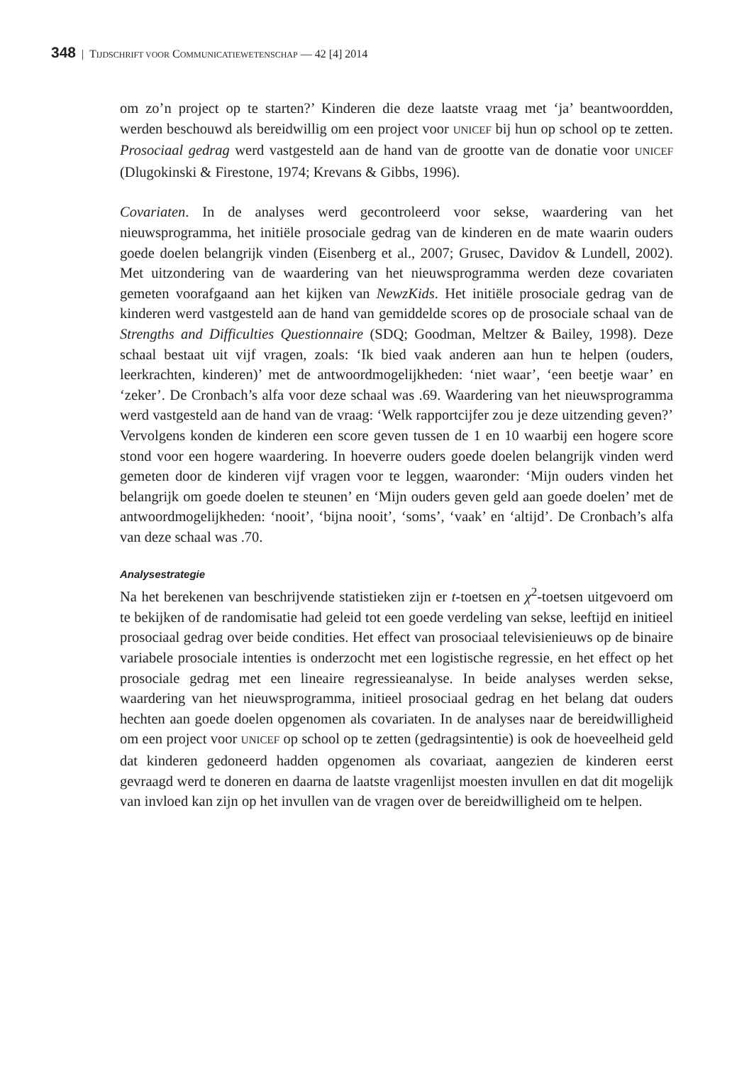348 | TIJDSCHRIFT VOOR COMMUNICATIEWETENSCHAP — 42 [4] 2014
om zo’n project op te starten?’ Kinderen die deze laatste vraag met ‘ja’ beantwoordden, werden beschouwd als bereidwillig om een project voor UNICEF bij hun op school op te zetten. Prosociaal gedrag werd vastgesteld aan de hand van de grootte van de donatie voor UNICEF (Dlugokinski & Firestone, 1974; Krevans & Gibbs, 1996).
Covariaten. In de analyses werd gecontroleerd voor sekse, waardering van het nieuwsprogramma, het initiële prosociale gedrag van de kinderen en de mate waarin ouders goede doelen belangrijk vinden (Eisenberg et al., 2007; Grusec, Davidov & Lundell, 2002). Met uitzondering van de waardering van het nieuwsprogramma werden deze covariaten gemeten voorafgaand aan het kijken van NewzKids. Het initiële prosociale gedrag van de kinderen werd vastgesteld aan de hand van gemiddelde scores op de prosociale schaal van de Strengths and Difficulties Questionnaire (SDQ; Goodman, Meltzer & Bailey, 1998). Deze schaal bestaat uit vijf vragen, zoals: ‘Ik bied vaak anderen aan hun te helpen (ouders, leerkrachten, kinderen)’ met de antwoordmogelijkheden: ‘niet waar’, ‘een beetje waar’ en ‘zeker’. De Cronbach’s alfa voor deze schaal was .69. Waardering van het nieuwsprogramma werd vastgesteld aan de hand van de vraag: ‘Welk rapportcijfer zou je deze uitzending geven?’ Vervolgens konden de kinderen een score geven tussen de 1 en 10 waarbij een hogere score stond voor een hogere waardering. In hoeverre ouders goede doelen belangrijk vinden werd gemeten door de kinderen vijf vragen voor te leggen, waaronder: ‘Mijn ouders vinden het belangrijk om goede doelen te steunen’ en ‘Mijn ouders geven geld aan goede doelen’ met de antwoordmogelijkheden: ‘nooit’, ‘bijna nooit’, ‘soms’, ‘vaak’ en ‘altijd’. De Cronbach’s alfa van deze schaal was .70.
Analysestrategie
Na het berekenen van beschrijvende statistieken zijn er t-toetsen en χ<sup>2</sup>-toetsen uitgevoerd om te bekijken of de randomisatie had geleid tot een goede verdeling van sekse, leeftijd en initieel prosociaal gedrag over beide condities. Het effect van prosociaal televisienieuws op de binaire variabele prosociale intenties is onderzocht met een logistische regressie, en het effect op het prosociale gedrag met een lineaire regressieanalyse. In beide analyses werden sekse, waardering van het nieuwsprogramma, initieel prosociaal gedrag en het belang dat ouders hechten aan goede doelen opgenomen als covariaten. In de analyses naar de bereidwilligheid om een project voor UNICEF op school op te zetten (gedragsintentie) is ook de hoeveelheid geld dat kinderen gedoneerd hadden opgenomen als covariaat, aangezien de kinderen eerst gevraagd werd te doneren en daarna de laatste vragenlijst moesten invullen en dat dit mogelijk van invloed kan zijn op het invullen van de vragen over de bereidwilligheid om te helpen.